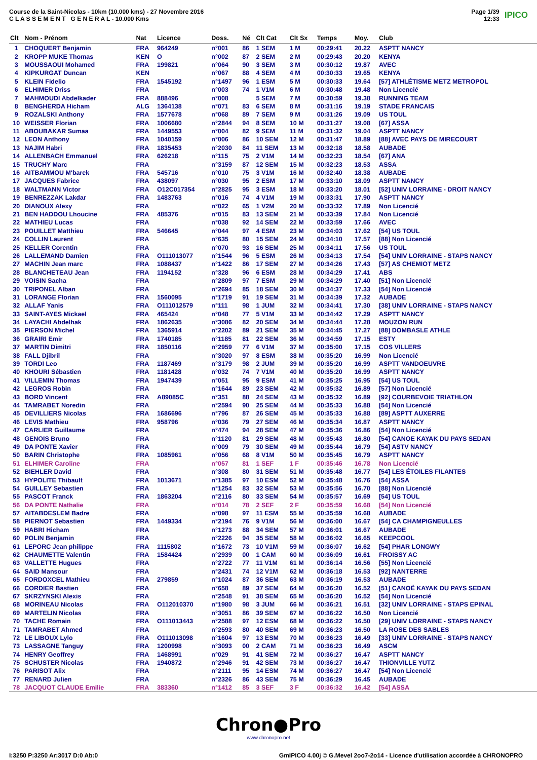Course de la Saint-Nicolas - 10km (10.000 kms) - 27 Novembre 2016
C L A S S E M E N T G E N E R A L - 10.000 Kms
Page 1/39
12:33
IPICO
| Clt | Nom - Prénom | Nat | Licence | Doss. | Né | Clt Cat | Clt Sx | Temps | Moy. | Club |
| --- | --- | --- | --- | --- | --- | --- | --- | --- | --- | --- |
| 1 | CHOQUERT Benjamin | FRA | 964249 | n°001 | 86 | 1 SEM | 1 M | 00:29:41 | 20.22 | ASPTT NANCY |
| 2 | KROPP MUKE Thomas | KEN | O | n°002 | 87 | 2 SEM | 2 M | 00:29:43 | 20.20 | KENYA |
| 3 | MOUSSAOUI Mohamed | FRA | 199821 | n°064 | 90 | 3 SEM | 3 M | 00:30:12 | 19.87 | AVEC |
| 4 | KIPKURGAT Duncan | KEN | | n°067 | 88 | 4 SEM | 4 M | 00:30:33 | 19.65 | KENYA |
| 5 | KLEIN Fidelio | FRA | 1545192 | n°1497 | 96 | 1 ESM | 5 M | 00:30:33 | 19.64 | [57] ATHLÉTISME METZ METROPOL |
| 6 | ELHIMER Driss | FRA | | n°003 | 74 | 1 V1M | 6 M | 00:30:48 | 19.48 | Non Licencié |
| 7 | MAHMOUDI Abdelkader | FRA | 888496 | n°008 | | 5 SEM | 7 M | 00:30:59 | 19.38 | RUNNING TEAM |
| 8 | BENGHERDA Hicham | ALG | 1364138 | n°071 | 83 | 6 SEM | 8 M | 00:31:16 | 19.19 | STADE FRANCAIS |
| 9 | ROZALSKI Anthony | FRA | 1577678 | n°068 | 89 | 7 SEM | 9 M | 00:31:26 | 19.09 | US TOUL |
| 10 | WEISSER Florian | FRA | 1006680 | n°2844 | 94 | 8 SEM | 10 M | 00:31:27 | 19.08 | [67] ASSA |
| 11 | ABOUBAKAR Sumaa | FRA | 1449553 | n°004 | 82 | 9 SEM | 11 M | 00:31:32 | 19.04 | ASPTT NANCY |
| 12 | LEON Anthony | FRA | 1040159 | n°006 | 86 | 10 SEM | 12 M | 00:31:47 | 18.89 | [88] AVEC PAYS DE MIRECOURT |
| 13 | NAJIM Habri | FRA | 1835453 | n°2030 | 84 | 11 SEM | 13 M | 00:32:18 | 18.58 | AUBADE |
| 14 | ALLENBACH Emmanuel | FRA | 626218 | n°115 | 75 | 2 V1M | 14 M | 00:32:23 | 18.54 | [67] ANA |
| 15 | TRUCHY Marc | FRA | | n°3159 | 87 | 12 SEM | 15 M | 00:32:23 | 18.53 | ASSA |
| 16 | AITBAMMOU M'barek | FRA | 545716 | n°010 | 75 | 3 V1M | 16 M | 00:32:40 | 18.38 | AUBADE |
| 17 | JACQUES Fabrice | FRA | 438097 | n°030 | 95 | 2 ESM | 17 M | 00:33:10 | 18.09 | ASPTT NANCY |
| 18 | WALTMANN Victor | FRA | O12C017354 | n°2825 | 95 | 3 ESM | 18 M | 00:33:20 | 18.01 | [52] UNIV LORRAINE - DROIT NANCY |
| 19 | BENREZZAK Lakdar | FRA | 1483763 | n°016 | 74 | 4 V1M | 19 M | 00:33:31 | 17.90 | ASPTT NANCY |
| 20 | DIANOUX Alexy | FRA | | n°022 | 65 | 1 V2M | 20 M | 00:33:32 | 17.89 | Non Licencié |
| 21 | BEN HADDOU Lhoucine | FRA | 485376 | n°015 | 83 | 13 SEM | 21 M | 00:33:39 | 17.84 | Non Licencié |
| 22 | MATHIEU Lucas | FRA | | n°038 | 92 | 14 SEM | 22 M | 00:33:59 | 17.66 | AVEC |
| 23 | POUILLET Matthieu | FRA | 546645 | n°044 | 97 | 4 ESM | 23 M | 00:34:03 | 17.62 | [54] US TOUL |
| 24 | COLLIN Laurent | FRA | | n°635 | 80 | 15 SEM | 24 M | 00:34:10 | 17.57 | [88] Non Licencié |
| 25 | KELLER Corentin | FRA | | n°070 | 93 | 16 SEM | 25 M | 00:34:11 | 17.56 | US TOUL |
| 26 | LALLEMAND Damien | FRA | O111013077 | n°1544 | 96 | 5 ESM | 26 M | 00:34:13 | 17.54 | [54] UNIV LORRAINE - STAPS NANCY |
| 27 | MACHIN Jean marc | FRA | 1088437 | n°1422 | 86 | 17 SEM | 27 M | 00:34:26 | 17.43 | [57] AS CHEMIOT METZ |
| 28 | BLANCHETEAU Jean | FRA | 1194152 | n°328 | 96 | 6 ESM | 28 M | 00:34:29 | 17.41 | ABS |
| 29 | VOISIN Sacha | FRA | | n°2809 | 97 | 7 ESM | 29 M | 00:34:29 | 17.40 | [51] Non Licencié |
| 30 | TRIPONEL Alban | FRA | | n°2694 | 85 | 18 SEM | 30 M | 00:34:37 | 17.33 | [54] Non Licencié |
| 31 | LORANGE Florian | FRA | 1560095 | n°1719 | 91 | 19 SEM | 31 M | 00:34:39 | 17.32 | AUBADE |
| 32 | ALLAF Yanis | FRA | O111012579 | n°111 | 98 | 1 JUM | 32 M | 00:34:41 | 17.30 | [38] UNIV LORRAINE - STAPS NANCY |
| 33 | SAINT-AYES Mickael | FRA | 465424 | n°048 | 77 | 5 V1M | 33 M | 00:34:42 | 17.29 | ASPTT NANCY |
| 34 | LAYACHI Abdelhak | FRA | 1862635 | n°3086 | 82 | 20 SEM | 34 M | 00:34:44 | 17.28 | MOUZON RUN |
| 35 | PIERSON Michel | FRA | 1365914 | n°2202 | 89 | 21 SEM | 35 M | 00:34:45 | 17.27 | [88] DOMBASLE ATHLE |
| 36 | GRAIRI Emir | FRA | 1740185 | n°1185 | 81 | 22 SEM | 36 M | 00:34:59 | 17.15 | ESTY |
| 37 | MARTIN Dimitri | FRA | 1850116 | n°2959 | 77 | 6 V1M | 37 M | 00:35:00 | 17.15 | COS VILLERS |
| 38 | FALL Djibril | FRA | | n°3020 | 97 | 8 ESM | 38 M | 00:35:20 | 16.99 | Non Licencié |
| 39 | TORDI Leo | FRA | 1187469 | n°3179 | 98 | 2 JUM | 39 M | 00:35:20 | 16.99 | ASPTT VANDOEUVRE |
| 40 | KHOURI Sébastien | FRA | 1181428 | n°032 | 74 | 7 V1M | 40 M | 00:35:20 | 16.99 | ASPTT NANCY |
| 41 | VILLEMIN Thomas | FRA | 1947439 | n°051 | 95 | 9 ESM | 41 M | 00:35:25 | 16.95 | [54] US TOUL |
| 42 | LEGROS Robin | FRA | | n°1644 | 89 | 23 SEM | 42 M | 00:35:32 | 16.89 | [57] Non Licencié |
| 43 | BORD Vincent | FRA | A89085C | n°351 | 88 | 24 SEM | 43 M | 00:35:32 | 16.89 | [92] COURBEVOIE TRIATHLON |
| 44 | TAMRABET Noredin | FRA | | n°2594 | 90 | 25 SEM | 44 M | 00:35:33 | 16.88 | [54] Non Licencié |
| 45 | DEVILLIERS Nicolas | FRA | 1686696 | n°796 | 87 | 26 SEM | 45 M | 00:35:33 | 16.88 | [89] ASPTT AUXERRE |
| 46 | LEVIS Mathieu | FRA | 958796 | n°036 | 79 | 27 SEM | 46 M | 00:35:34 | 16.87 | ASPTT NANCY |
| 47 | CARLIER Guillaume | FRA | | n°474 | 94 | 28 SEM | 47 M | 00:35:36 | 16.86 | [54] Non Licencié |
| 48 | GENOIS Bruno | FRA | | n°1120 | 81 | 29 SEM | 48 M | 00:35:43 | 16.80 | [54] CANOE KAYAK DU PAYS SEDAN |
| 49 | DA PONTE Xavier | FRA | | n°009 | 79 | 30 SEM | 49 M | 00:35:44 | 16.79 | [54] ASTV NANCY |
| 50 | BARIN Christophe | FRA | 1085961 | n°056 | 68 | 8 V1M | 50 M | 00:35:45 | 16.79 | ASPTT NANCY |
| 51 | ELHIMER Caroline | FRA | | n°057 | 81 | 1 SEF | 1 F | 00:35:46 | 16.78 | Non Licencié |
| 52 | BIEHLER David | FRA | | n°308 | 80 | 31 SEM | 51 M | 00:35:48 | 16.77 | [54] LES ÉTOILES FILANTES |
| 53 | HYPOLITE Thibault | FRA | 1013671 | n°1385 | 97 | 10 ESM | 52 M | 00:35:48 | 16.76 | [54] ASSA |
| 54 | GUILLEY Sebastien | FRA | | n°1254 | 83 | 32 SEM | 53 M | 00:35:56 | 16.70 | [88] Non Licencié |
| 55 | PASCOT Franck | FRA | 1863204 | n°2116 | 80 | 33 SEM | 54 M | 00:35:57 | 16.69 | [54] US TOUL |
| 56 | DA PONTE Nathalie | FRA | | n°014 | 78 | 2 SEF | 2 F | 00:35:59 | 16.68 | [54] Non Licencié |
| 57 | AITABDESLEM Badre | FRA | | n°098 | 97 | 11 ESM | 55 M | 00:35:59 | 16.68 | AUBADE |
| 58 | PIERNOT Sebastien | FRA | 1449334 | n°2194 | 76 | 9 V1M | 56 M | 00:36:00 | 16.67 | [54] CA CHAMPIGNEULLES |
| 59 | HABRI Hicham | FRA | | n°1273 | 88 | 34 SEM | 57 M | 00:36:01 | 16.67 | AUBADE |
| 60 | POLIN Benjamin | FRA | | n°2226 | 94 | 35 SEM | 58 M | 00:36:02 | 16.65 | KEEPCOOL |
| 61 | LEPORC Jean philippe | FRA | 1115802 | n°1672 | 73 | 10 V1M | 59 M | 00:36:07 | 16.62 | [54] PHAR LONGWY |
| 62 | CHAUMETTE Valentin | FRA | 1584424 | n°2939 | 00 | 1 CAM | 60 M | 00:36:09 | 16.61 | FROISSY AC |
| 63 | VALLETTE Hugues | FRA | | n°2722 | 77 | 11 V1M | 61 M | 00:36:14 | 16.56 | [55] Non Licencié |
| 64 | SAID Mansour | FRA | | n°2431 | 74 | 12 V1M | 62 M | 00:36:18 | 16.53 | [92] NANTERRE |
| 65 | FORDOXCEL Mathieu | FRA | 279859 | n°1024 | 87 | 36 SEM | 63 M | 00:36:19 | 16.53 | AUBADE |
| 66 | CORDIER Bastien | FRA | | n°658 | 89 | 37 SEM | 64 M | 00:36:20 | 16.52 | [51] CANOË KAYAK DU PAYS SEDAN |
| 67 | SKRZYNSKI Alexis | FRA | | n°2548 | 91 | 38 SEM | 65 M | 00:36:20 | 16.52 | [54] Non Licencié |
| 68 | MORINEAU Nicolas | FRA | O112010370 | n°1980 | 98 | 3 JUM | 66 M | 00:36:21 | 16.51 | [32] UNIV LORRAINE - STAPS EPINAL |
| 69 | MARTELIN Nicolas | FRA | | n°3051 | 86 | 39 SEM | 67 M | 00:36:22 | 16.50 | Non Licencié |
| 70 | TACHE Romain | FRA | O111013443 | n°2588 | 97 | 12 ESM | 68 M | 00:36:22 | 16.50 | [29] UNIV LORRAINE - STAPS NANCY |
| 71 | TAMRABET Ahmed | FRA | | n°2593 | 80 | 40 SEM | 69 M | 00:36:23 | 16.50 | LA ROSE DES SABLES |
| 72 | LE LIBOUX Lylo | FRA | O111013098 | n°1604 | 97 | 13 ESM | 70 M | 00:36:23 | 16.49 | [33] UNIV LORRAINE - STAPS NANCY |
| 73 | LASSAGNE Tanguy | FRA | 1200998 | n°3093 | 00 | 2 CAM | 71 M | 00:36:23 | 16.49 | ASCM |
| 74 | HENRY Geoffrey | FRA | 1468991 | n°029 | 91 | 41 SEM | 72 M | 00:36:27 | 16.47 | ASPTT NANCY |
| 75 | SCHUSTER Nicolas | FRA | 1940872 | n°2946 | 91 | 42 SEM | 73 M | 00:36:27 | 16.47 | THIONVILLE YUTZ |
| 76 | PARISOT Alix | FRA | | n°2111 | 95 | 14 ESM | 74 M | 00:36:27 | 16.47 | [54] Non Licencié |
| 77 | RENARD Julien | FRA | | n°2326 | 86 | 43 SEM | 75 M | 00:36:29 | 16.45 | AUBADE |
| 78 | JACQUOT CLAUDE Emilie | FRA | 383360 | n°1412 | 85 | 3 SEF | 3 F | 00:36:32 | 16.42 | [54] ASSA |
Chron●Pro
www.chronopro.net
I:3250 P:3250 Ar:3017 D:0 Ab:0 GmIPICO 4.00j © G.Mevel 2oo7-2o14 - Licence d'utilisation accordée à CHRONOPRO